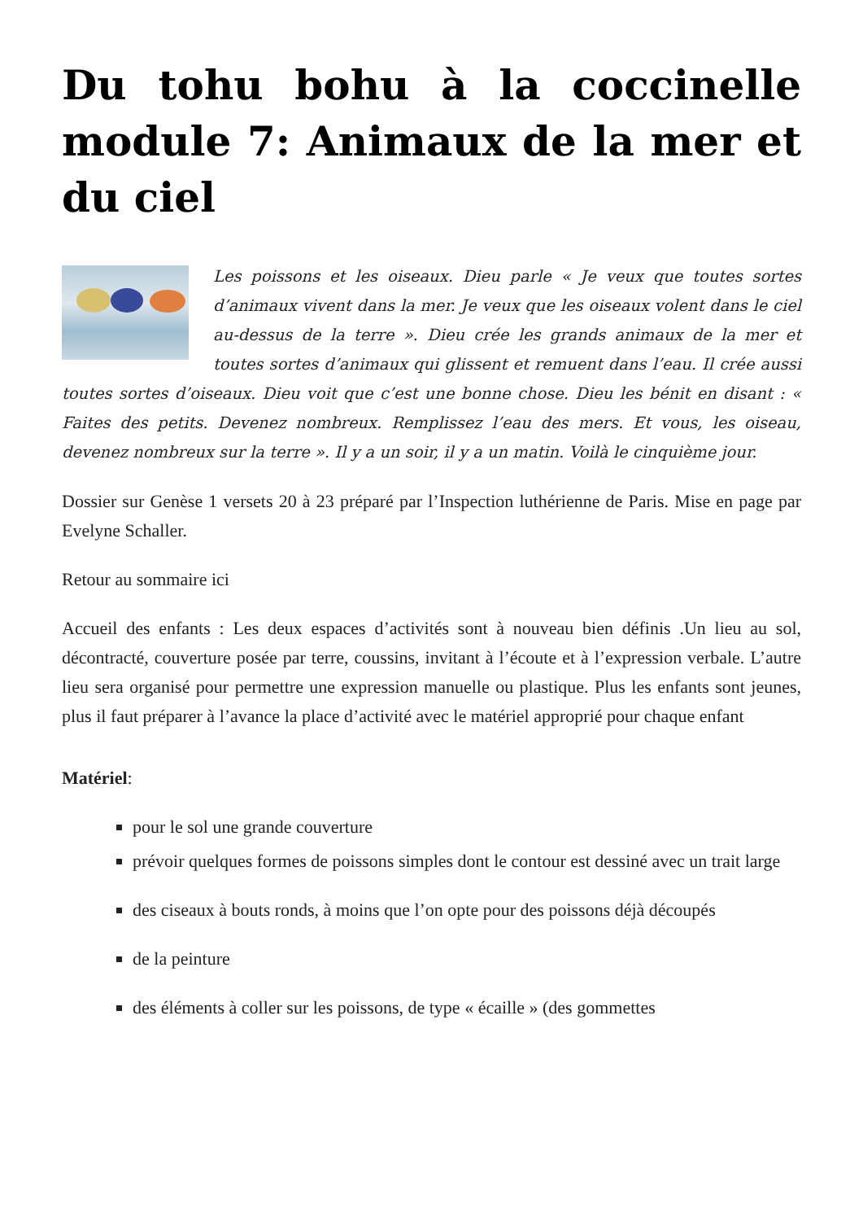Du tohu bohu à la coccinelle module 7: Animaux de la mer et du ciel
Les poissons et les oiseaux. Dieu parle « Je veux que toutes sortes d’animaux vivent dans la mer. Je veux que les oiseaux volent dans le ciel au-dessus de la terre ». Dieu crée les grands animaux de la mer et toutes sortes d’animaux qui glissent et remuent dans l’eau. Il crée aussi toutes sortes d’oiseaux. Dieu voit que c’est une bonne chose. Dieu les bénit en disant : « Faites des petits. Devenez nombreux. Remplissez l’eau des mers. Et vous, les oiseau, devenez nombreux sur la terre ». Il y a un soir, il y a un matin. Voilà le cinquième jour.
Dossier sur Genèse 1 versets 20 à 23 préparé par l’Inspection luthérienne de Paris. Mise en page par Evelyne Schaller.
Retour au sommaire ici
Accueil des enfants : Les deux espaces d’activités sont à nouveau bien définis .Un lieu au sol, décontracté, couverture posée par terre, coussins, invitant à l’écoute et à l’expression verbale. L’autre lieu sera organisé pour permettre une expression manuelle ou plastique. Plus les enfants sont jeunes, plus il faut préparer à l’avance la place d’activité avec le matériel approprié pour chaque enfant
Matériel:
pour le sol une grande couverture
prévoir quelques formes de poissons simples dont le contour est dessiné avec un trait large
des ciseaux à bouts ronds, à moins que l’on opte pour des poissons déjà découpés
de la peinture
des éléments à coller sur les poissons, de type « écaille » (des gommettes